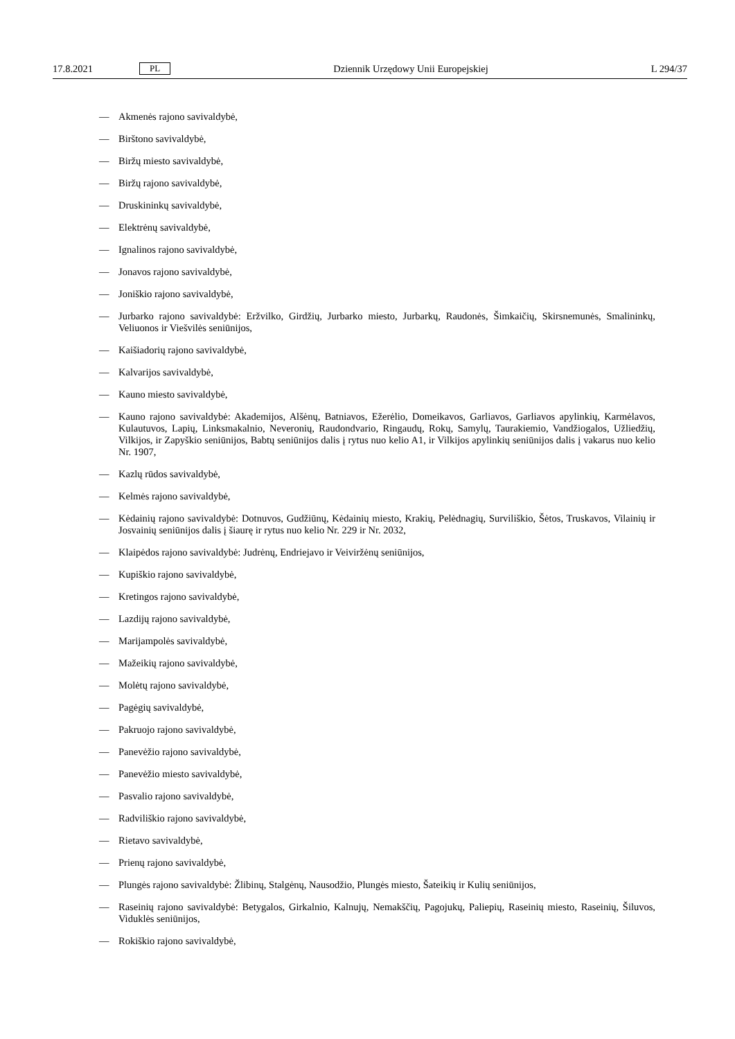17.8.2021 PL Dziennik Urzędowy Unii Europejskiej L 294/37
— Akmenės rajono savivaldybė,
— Birštono savivaldybė,
— Biržų miesto savivaldybė,
— Biržų rajono savivaldybė,
— Druskininkų savivaldybė,
— Elektrėnų savivaldybė,
— Ignalinos rajono savivaldybė,
— Jonavos rajono savivaldybė,
— Joniškio rajono savivaldybė,
— Jurbarko rajono savivaldybė: Eržvilko, Girdžių, Jurbarko miesto, Jurbarkų, Raudonės, Šimkaičių, Skirsnemunės, Smalininkų, Veliuonos ir Viešvilės seniūnijos,
— Kaišiadorių rajono savivaldybė,
— Kalvarijos savivaldybė,
— Kauno miesto savivaldybė,
— Kauno rajono savivaldybė: Akademijos, Alšėnų, Batniavos, Ežerėlio, Domeikavos, Garliavos, Garliavos apylinkių, Karmėlavos, Kulautuvos, Lapių, Linksmakalnio, Neveronių, Raudondvario, Ringaudų, Rokų, Samylų, Taurakiemio, Vandžiogalos, Užliedžių, Vilkijos, ir Zapyškio seniūnijos, Babtų seniūnijos dalis į rytus nuo kelio A1, ir Vilkijos apylinkių seniūnijos dalis į vakarus nuo kelio Nr. 1907,
— Kazlų rūdos savivaldybė,
— Kelmės rajono savivaldybė,
— Kėdainių rajono savivaldybė: Dotnuvos, Gudžiūnų, Kėdainių miesto, Krakių, Pelėdnagių, Surviliškio, Šėtos, Truskavos, Vilainių ir Josvainių seniūnijos dalis į šiaurę ir rytus nuo kelio Nr. 229 ir Nr. 2032,
— Klaipėdos rajono savivaldybė: Judrėnų, Endriejavo ir Veiviržėnų seniūnijos,
— Kupiškio rajono savivaldybė,
— Kretingos rajono savivaldybė,
— Lazdijų rajono savivaldybė,
— Marijampolės savivaldybė,
— Mažeikių rajono savivaldybė,
— Molėtų rajono savivaldybė,
— Pagėgių savivaldybė,
— Pakruojo rajono savivaldybė,
— Panevėžio rajono savivaldybė,
— Panevėžio miesto savivaldybė,
— Pasvalio rajono savivaldybė,
— Radviliškio rajono savivaldybė,
— Rietavo savivaldybė,
— Prienų rajono savivaldybė,
— Plungės rajono savivaldybė: Žlibinų, Stalgėnų, Nausodžio, Plungės miesto, Šateikių ir Kulių seniūnijos,
— Raseinių rajono savivaldybė: Betygalos, Girkalnio, Kalnujų, Nemakščių, Pagojukų, Paliepių, Raseinių miesto, Raseinių, Šiluvos, Viduklės seniūnijos,
— Rokiškio rajono savivaldybė,